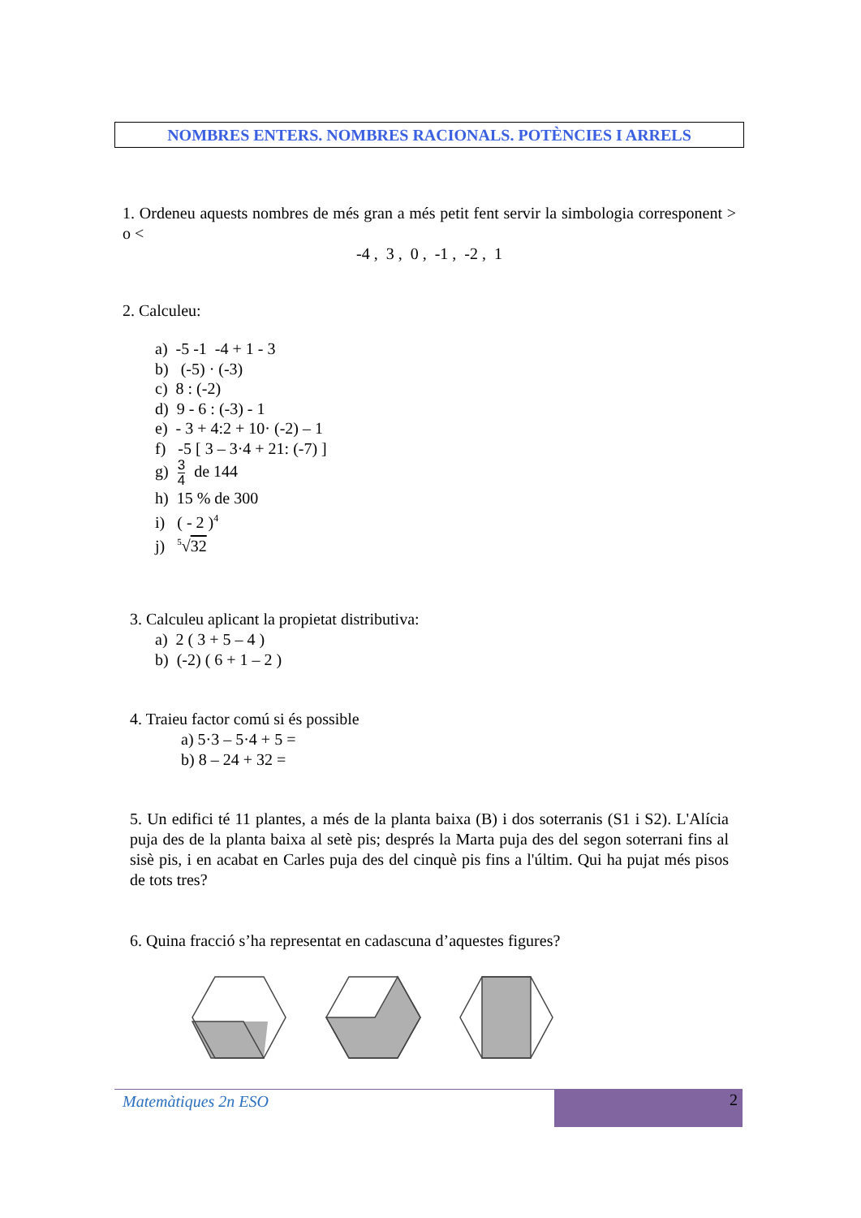NOMBRES ENTERS. NOMBRES RACIONALS. POTÈNCIES I ARRELS
1. Ordeneu aquests nombres de més gran a més petit fent servir la simbologia correspon­ent > o <
-4 , 3 , 0 , -1 , -2 , 1
2. Calculeu:
a) -5 -1 -4 + 1 - 3
b) (-5) · (-3)
c) 8 : (-2)
d) 9 - 6 : (-3) - 1
e) - 3 + 4:2 + 10· (-2) – 1
f) -5 [ 3 – 3·4 + 21: (-7) ]
g) 3 4 de 144
h) 15 % de 300
i) ( - 2 )<sup>4</sup>
j) <sup>5</sup>√32
3. Calculeu aplicant la propietat distributiva:
a) 2 ( 3 + 5 – 4 )
b) (-2) ( 6 + 1 – 2 )
4. Traieu factor comú si és possible
a) 5·3 – 5·4 + 5 =
b) 8 – 24 + 32 =
5. Un edifici té 11 plantes, a més de la planta baixa (B) i dos soterranis (S1 i S2). L'Alícia puja des de la planta baixa al setè pis; després la Marta puja des del segon soterrani fins al sisè pis, i en acabat en Carles puja des del cinquè pis fins a l'últim. Qui ha pujat més pisos de tots tres?
6. Quina fracció s’ha representat en cadascuna d’aquestes figures?
2
Matemàtiques 2n ESO